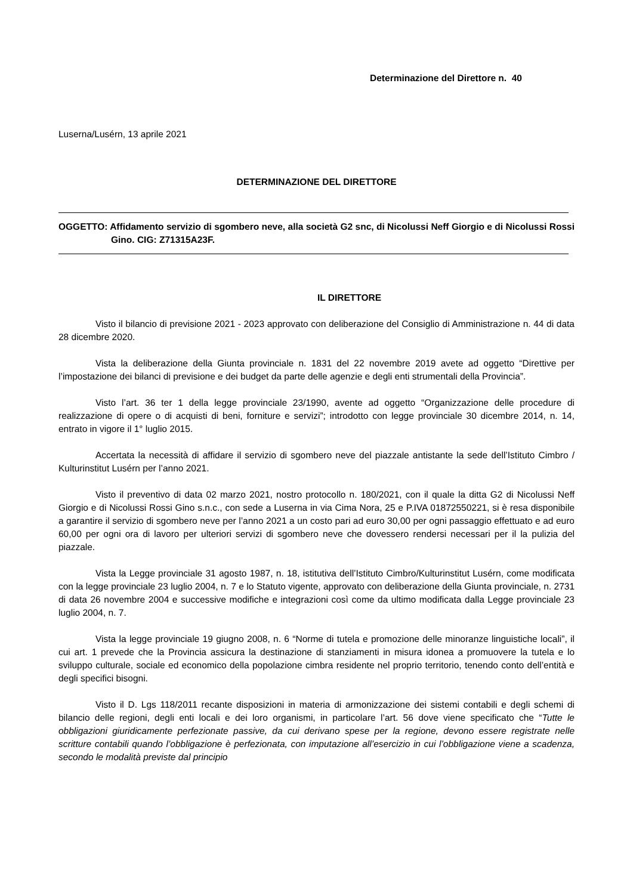Determinazione del Direttore n. 40
Luserna/Lusérn, 13 aprile 2021
DETERMINAZIONE DEL DIRETTORE
OGGETTO: Affidamento servizio di sgombero neve, alla società G2 snc, di Nicolussi Neff Giorgio e di Nicolussi Rossi Gino. CIG: Z71315A23F.
IL DIRETTORE
Visto il bilancio di previsione 2021 - 2023 approvato con deliberazione del Consiglio di Amministrazione n. 44 di data 28 dicembre 2020.
Vista la deliberazione della Giunta provinciale n. 1831 del 22 novembre 2019 avete ad oggetto “Direttive per l’impostazione dei bilanci di previsione e dei budget da parte delle agenzie e degli enti strumentali della Provincia”.
Visto l’art. 36 ter 1 della legge provinciale 23/1990, avente ad oggetto “Organizzazione delle procedure di realizzazione di opere o di acquisti di beni, forniture e servizi”; introdotto con legge provinciale 30 dicembre 2014, n. 14, entrato in vigore il 1° luglio 2015.
Accertata la necessità di affidare il servizio di sgombero neve del piazzale antistante la sede dell’Istituto Cimbro / Kulturinstitut Lusérn per l’anno 2021.
Visto il preventivo di data 02 marzo 2021, nostro protocollo n. 180/2021, con il quale la ditta G2 di Nicolussi Neff Giorgio e di Nicolussi Rossi Gino s.n.c., con sede a Luserna in via Cima Nora, 25 e P.IVA 01872550221, si è resa disponibile a garantire il servizio di sgombero neve per l’anno 2021 a un costo pari ad euro 30,00 per ogni passaggio effettuato e ad euro 60,00 per ogni ora di lavoro per ulteriori servizi di sgombero neve che dovessero rendersi necessari per il la pulizia del piazzale.
Vista la Legge provinciale 31 agosto 1987, n. 18, istitutiva dell’Istituto Cimbro/Kulturinstitut Lusérn, come modificata con la legge provinciale 23 luglio 2004, n. 7 e lo Statuto vigente, approvato con deliberazione della Giunta provinciale, n. 2731 di data 26 novembre 2004 e successive modifiche e integrazioni così come da ultimo modificata dalla Legge provinciale 23 luglio 2004, n. 7.
Vista la legge provinciale 19 giugno 2008, n. 6 “Norme di tutela e promozione delle minoranze linguistiche locali”, il cui art. 1 prevede che la Provincia assicura la destinazione di stanziamenti in misura idonea a promuovere la tutela e lo sviluppo culturale, sociale ed economico della popolazione cimbra residente nel proprio territorio, tenendo conto dell’entità e degli specifici bisogni.
Visto il D. Lgs 118/2011 recante disposizioni in materia di armonizzazione dei sistemi contabili e degli schemi di bilancio delle regioni, degli enti locali e dei loro organismi, in particolare l’art. 56 dove viene specificato che “Tutte le obbligazioni giuridicamente perfezionate passive, da cui derivano spese per la regione, devono essere registrate nelle scritture contabili quando l’obbligazione è perfezionata, con imputazione all’esercizio in cui l’obbligazione viene a scadenza, secondo le modalità previste dal principio